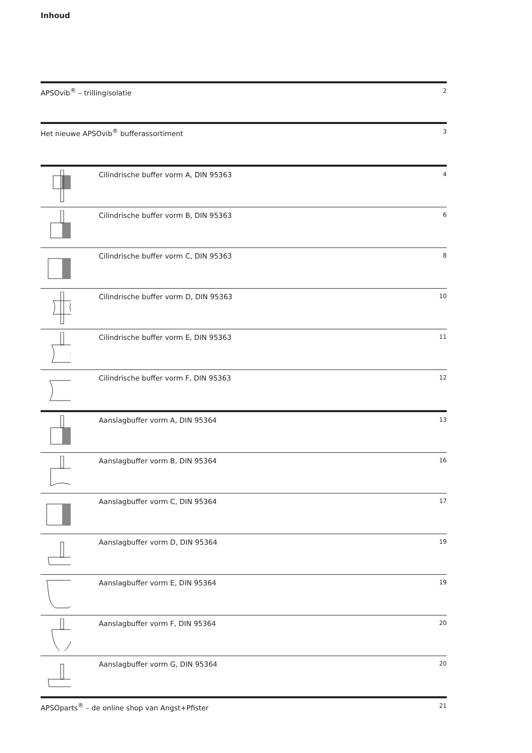Inhoud
APSOvib<sup>®</sup> – trillingisolatie
2
Het nieuwe APSOvib<sup>®</sup> bufferassortiment
3
Cilindrische buffer vorm A, DIN 95363
4
Cilindrische buffer vorm B, DIN 95363
6
Cilindrische buffer vorm C, DIN 95363
8
Cilindrische buffer vorm D, DIN 95363
10
Cilindrische buffer vorm E, DIN 95363
11
Cilindrische buffer vorm F, DIN 95363
12
Aanslagbuffer vorm A, DIN 95364
13
Aanslagbuffer vorm B, DIN 95364
16
Aanslagbuffer vorm C, DIN 95364
17
Aanslagbuffer vorm D, DIN 95364
19
Aanslagbuffer vorm E, DIN 95364
19
Aanslagbuffer vorm F, DIN 95364
20
Aanslagbuffer vorm G, DIN 95364
20
APSOparts<sup>®</sup> – de online shop van Angst+Pfister
21